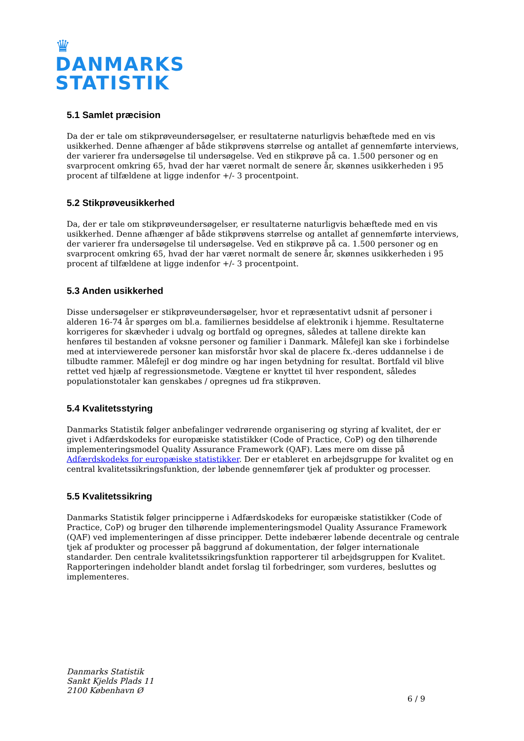♛
DANMARKS
STATISTIK
5.1 Samlet præcision
Da der er tale om stikprøveundersøgelser, er resultaterne naturligvis behæftede med en vis usikkerhed. Denne afhænger af både stikprøvens størrelse og antallet af gennemførte interviews, der varierer fra undersøgelse til undersøgelse. Ved en stikprøve på ca. 1.500 personer og en svarprocent omkring 65, hvad der har været normalt de senere år, skønnes usikkerheden i 95 procent af tilfældene at ligge indenfor +/- 3 procentpoint.
5.2 Stikprøveusikkerhed
Da, der er tale om stikprøveundersøgelser, er resultaterne naturligvis behæftede med en vis usikkerhed. Denne afhænger af både stikprøvens størrelse og antallet af gennemførte interviews, der varierer fra undersøgelse til undersøgelse. Ved en stikprøve på ca. 1.500 personer og en svarprocent omkring 65, hvad der har været normalt de senere år, skønnes usikkerheden i 95 procent af tilfældene at ligge indenfor +/- 3 procentpoint.
5.3 Anden usikkerhed
Disse undersøgelser er stikprøveundersøgelser, hvor et repræsentativt udsnit af personer i alderen 16-74 år spørges om bl.a. familiernes besiddelse af elektronik i hjemme. Resultaterne korrigeres for skævheder i udvalg og bortfald og opregnes, således at tallene direkte kan henføres til bestanden af voksne personer og familier i Danmark. Målefejl kan ske i forbindelse med at interviewerede personer kan misforstår hvor skal de placere fx.-deres uddannelse i de tilbudte rammer. Målefejl er dog mindre og har ingen betydning for resultat. Bortfald vil blive rettet ved hjælp af regressionsmetode. Vægtene er knyttet til hver respondent, således populationstotaler kan genskabes / opregnes ud fra stikprøven.
5.4 Kvalitetsstyring
Danmarks Statistik følger anbefalinger vedrørende organisering og styring af kvalitet, der er givet i Adfærdskodeks for europæiske statistikker (Code of Practice, CoP) og den tilhørende implementeringsmodel Quality Assurance Framework (QAF). Læs mere om disse på Adfærdskodeks for europæiske statistikker. Der er etableret en arbejdsgruppe for kvalitet og en central kvalitetssikringsfunktion, der løbende gennemfører tjek af produkter og processer.
5.5 Kvalitetssikring
Danmarks Statistik følger principperne i Adfærdskodeks for europæiske statistikker (Code of Practice, CoP) og bruger den tilhørende implementeringsmodel Quality Assurance Framework (QAF) ved implementeringen af disse principper. Dette indebærer løbende decentrale og centrale tjek af produkter og processer på baggrund af dokumentation, der følger internationale standarder. Den centrale kvalitetssikringsfunktion rapporterer til arbejdsgruppen for Kvalitet. Rapporteringen indeholder blandt andet forslag til forbedringer, som vurderes, besluttes og implementeres.
Danmarks Statistik
Sankt Kjelds Plads 11
2100 København Ø
6 / 9